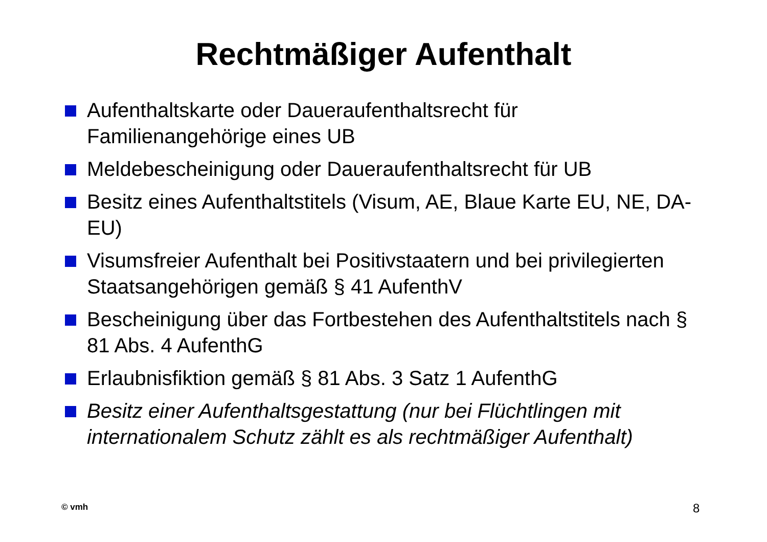Rechtmäßiger Aufenthalt
Aufenthaltskarte oder Daueraufenthaltsrecht für Familienangehörige eines UB
Meldebescheinigung oder Daueraufenthaltsrecht für UB
Besitz eines Aufenthaltstitels (Visum, AE, Blaue Karte EU, NE, DA-EU)
Visumsfreier Aufenthalt bei Positivstaatern und bei privilegierten Staatsangehörigen gemäß § 41 AufenthV
Bescheinigung über das Fortbestehen des Aufenthaltstitels nach § 81 Abs. 4 AufenthG
Erlaubnisfiktion gemäß § 81 Abs. 3 Satz 1 AufenthG
Besitz einer Aufenthaltsgestattung (nur bei Flüchtlingen mit internationalem Schutz zählt es als rechtmäßiger Aufenthalt)
© vmh 8